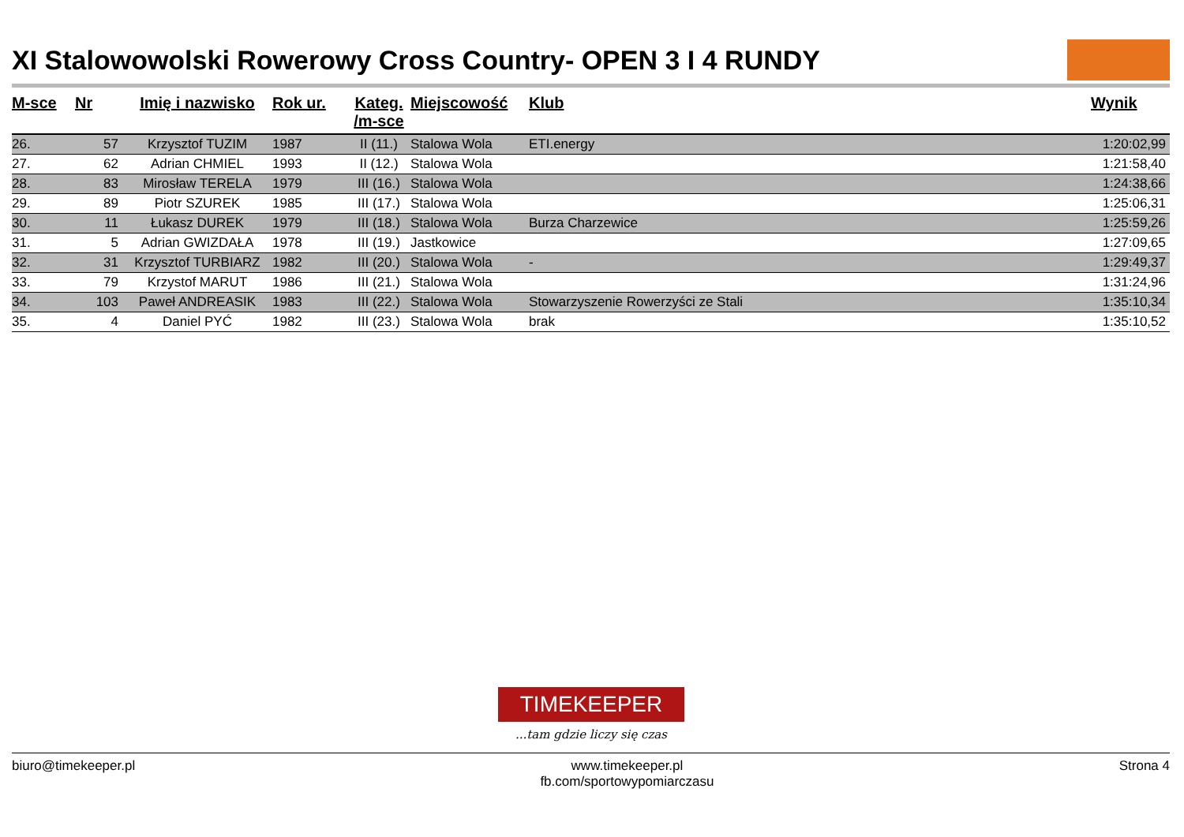XI Stalowowolski Rowerowy Cross Country- OPEN 3 I 4 RUNDY
| M-sce | Nr | Imię i nazwisko | Rok ur. | Kateg. /m-sce | Miejscowość | Klub | Wynik |
| --- | --- | --- | --- | --- | --- | --- | --- |
| 26. | 57 | Krzysztof TUZIM | 1987 | II (11.) | Stalowa Wola | ETI.energy | 1:20:02,99 |
| 27. | 62 | Adrian CHMIEL | 1993 | II (12.) | Stalowa Wola | | 1:21:58,40 |
| 28. | 83 | Mirosław TERELA | 1979 | III (16.) | Stalowa Wola | | 1:24:38,66 |
| 29. | 89 | Piotr SZUREK | 1985 | III (17.) | Stalowa Wola | | 1:25:06,31 |
| 30. | 11 | Łukasz DUREK | 1979 | III (18.) | Stalowa Wola | Burza Charzewice | 1:25:59,26 |
| 31. | 5 | Adrian GWIZDAŁA | 1978 | III (19.) | Jastkowice | | 1:27:09,65 |
| 32. | 31 | Krzysztof TURBIARZ | 1982 | III (20.) | Stalowa Wola | - | 1:29:49,37 |
| 33. | 79 | Krzystof MARUT | 1986 | III (21.) | Stalowa Wola | | 1:31:24,96 |
| 34. | 103 | Paweł ANDREASIK | 1983 | III (22.) | Stalowa Wola | Stowarzyszenie Rowerzyści ze Stali | 1:35:10,34 |
| 35. | 4 | Daniel PYĆ | 1982 | III (23.) | Stalowa Wola | brak | 1:35:10,52 |
TIMEKEEPER
...tam gdzie liczy się czas
biuro@timekeeper.pl www.timekeeper.pl
fb.com/sportowypomiarczasu Strona 4